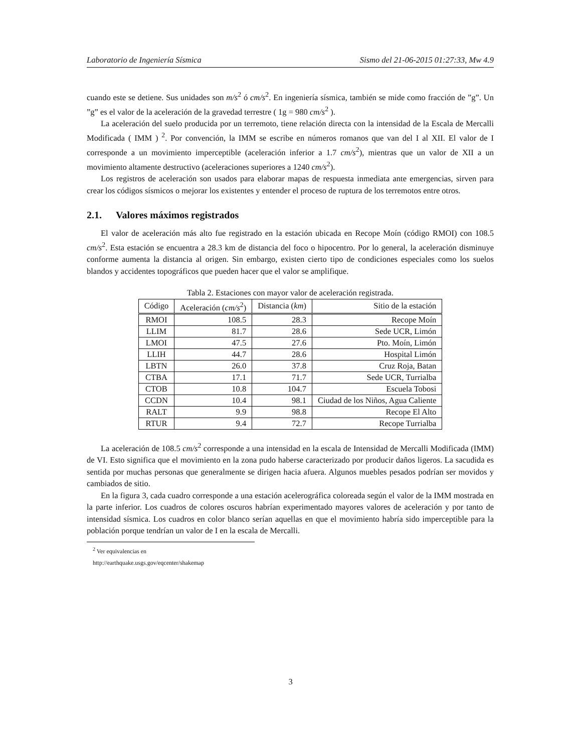Laboratorio de Ingeniería Sísmica Sismo del 21-06-2015 01:27:33, Mw 4.9
cuando este se detiene. Sus unidades son m/s<sup>2</sup> ó cm/s<sup>2</sup>. En ingeniería sísmica, también se mide como fracción de ”g”. Un ”g” es el valor de la aceleración de la gravedad terrestre ( 1g = 980 cm/s<sup>2</sup> ).
La aceleración del suelo producida por un terremoto, tiene relación directa con la intensidad de la Escala de Mercalli Modificada ( IMM ) <sup>2</sup>. Por convención, la IMM se escribe en números romanos que van del I al XII. El valor de I corresponde a un movimiento imperceptible (aceleración inferior a 1.7 cm/s<sup>2</sup>), mientras que un valor de XII a un movimiento altamente destructivo (aceleraciones superiores a 1240 cm/s<sup>2</sup>).
Los registros de aceleración son usados para elaborar mapas de respuesta inmediata ante emergencias, sirven para crear los códigos sísmicos o mejorar los existentes y entender el proceso de ruptura de los terremotos entre otros.
2.1. Valores máximos registrados
El valor de aceleración más alto fue registrado en la estación ubicada en Recope Moín (código RMOI) con 108.5 cm/s<sup>2</sup>. Esta estación se encuentra a 28.3 km de distancia del foco o hipocentro. Por lo general, la aceleración disminuye conforme aumenta la distancia al origen. Sin embargo, existen cierto tipo de condiciones especiales como los suelos blandos y accidentes topográficos que pueden hacer que el valor se amplifique.
Tabla 2. Estaciones con mayor valor de aceleración registrada.
| Código | Aceleración ( cm/s<sup>2</sup>) | Distancia ( km ) | Sitio de la estación |
| --- | --- | --- | --- |
| RMOI | 108.5 | 28.3 | Recope Moín |
| LLIM | 81.7 | 28.6 | Sede UCR, Limón |
| LMOI | 47.5 | 27.6 | Pto. Moín, Limón |
| LLIH | 44.7 | 28.6 | Hospital Limón |
| LBTN | 26.0 | 37.8 | Cruz Roja, Batan |
| CTBA | 17.1 | 71.7 | Sede UCR, Turrialba |
| CTOB | 10.8 | 104.7 | Escuela Tobosi |
| CCDN | 10.4 | 98.1 | Ciudad de los Niños, Agua Caliente |
| RALT | 9.9 | 98.8 | Recope El Alto |
| RTUR | 9.4 | 72.7 | Recope Turrialba |
La aceleración de 108.5 cm/s<sup>2</sup> corresponde a una intensidad en la escala de Intensidad de Mercalli Modificada (IMM) de VI. Esto significa que el movimiento en la zona pudo haberse caracterizado por producir daños ligeros. La sacudida es sentida por muchas personas que generalmente se dirigen hacia afuera. Algunos muebles pesados podrían ser movidos y cambiados de sitio.
En la figura 3, cada cuadro corresponde a una estación acelerográfica coloreada según el valor de la IMM mostrada en la parte inferior. Los cuadros de colores oscuros habrían experimentado mayores valores de aceleración y por tanto de intensidad sísmica. Los cuadros en color blanco serían aquellas en que el movimiento habría sido imperceptible para la población porque tendrían un valor de I en la escala de Mercalli.
<sup>2</sup> Ver equivalencias en http://earthquake.usgs.gov/eqcenter/shakemap
3